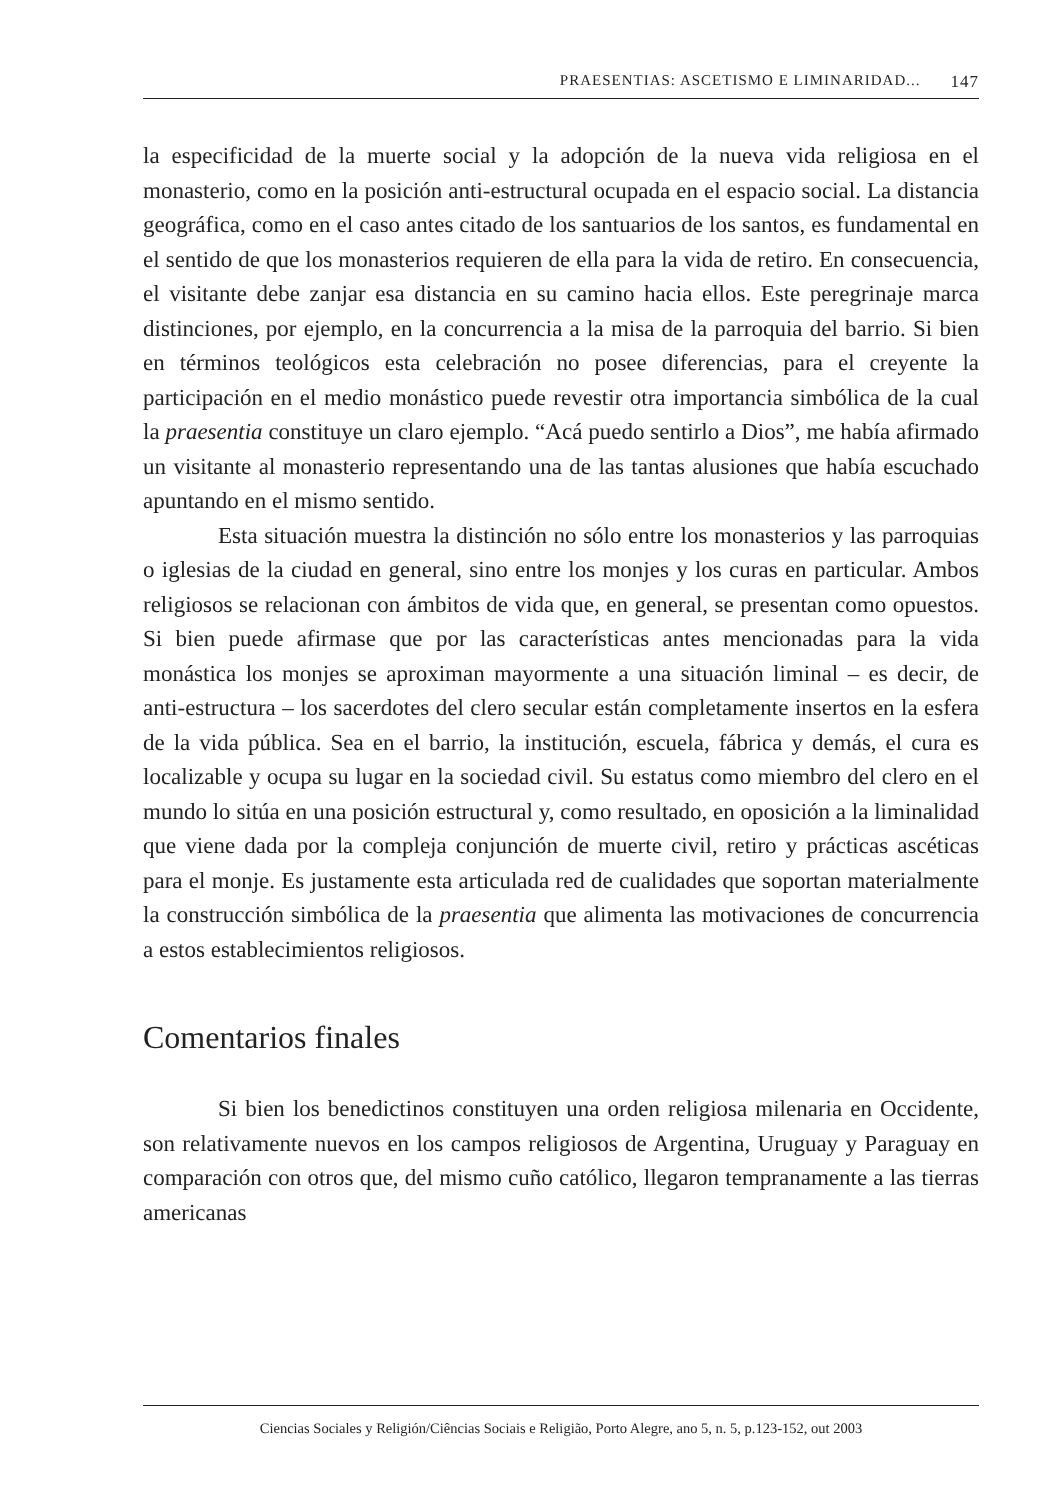PRAESENTIAS: ASCETISMO E LIMINARIDAD... 147
la especificidad de la muerte social y la adopción de la nueva vida religiosa en el monasterio, como en la posición anti-estructural ocupada en el espacio social. La distancia geográfica, como en el caso antes citado de los santuarios de los santos, es fundamental en el sentido de que los monasterios requieren de ella para la vida de retiro. En consecuencia, el visitante debe zanjar esa distancia en su camino hacia ellos. Este peregrinaje marca distinciones, por ejemplo, en la concurrencia a la misa de la parroquia del barrio. Si bien en términos teológicos esta celebración no posee diferencias, para el creyente la participación en el medio monástico puede revestir otra importancia simbólica de la cual la praesentia constituye un claro ejemplo. “Acá puedo sentirlo a Dios”, me había afirmado un visitante al monasterio representando una de las tantas alusiones que había escuchado apuntando en el mismo sentido.
Esta situación muestra la distinción no sólo entre los monasterios y las parroquias o iglesias de la ciudad en general, sino entre los monjes y los curas en particular. Ambos religiosos se relacionan con ámbitos de vida que, en general, se presentan como opuestos. Si bien puede afirmase que por las características antes mencionadas para la vida monástica los monjes se aproximan mayormente a una situación liminal – es decir, de anti-estructura – los sacerdotes del clero secular están completamente insertos en la esfera de la vida pública. Sea en el barrio, la institución, escuela, fábrica y demás, el cura es localizable y ocupa su lugar en la sociedad civil. Su estatus como miembro del clero en el mundo lo sitúa en una posición estructural y, como resultado, en oposición a la liminalidad que viene dada por la compleja conjunción de muerte civil, retiro y prácticas ascéticas para el monje. Es justamente esta articulada red de cualidades que soportan materialmente la construcción simbólica de la praesentia que alimenta las motivaciones de concurrencia a estos establecimientos religiosos.
Comentarios finales
Si bien los benedictinos constituyen una orden religiosa milenaria en Occidente, son relativamente nuevos en los campos religiosos de Argentina, Uruguay y Paraguay en comparación con otros que, del mismo cuño católico, llegaron tempranamente a las tierras americanas
Ciencias Sociales y Religión/Ciências Sociais e Religião, Porto Alegre, ano 5, n. 5, p.123-152, out 2003